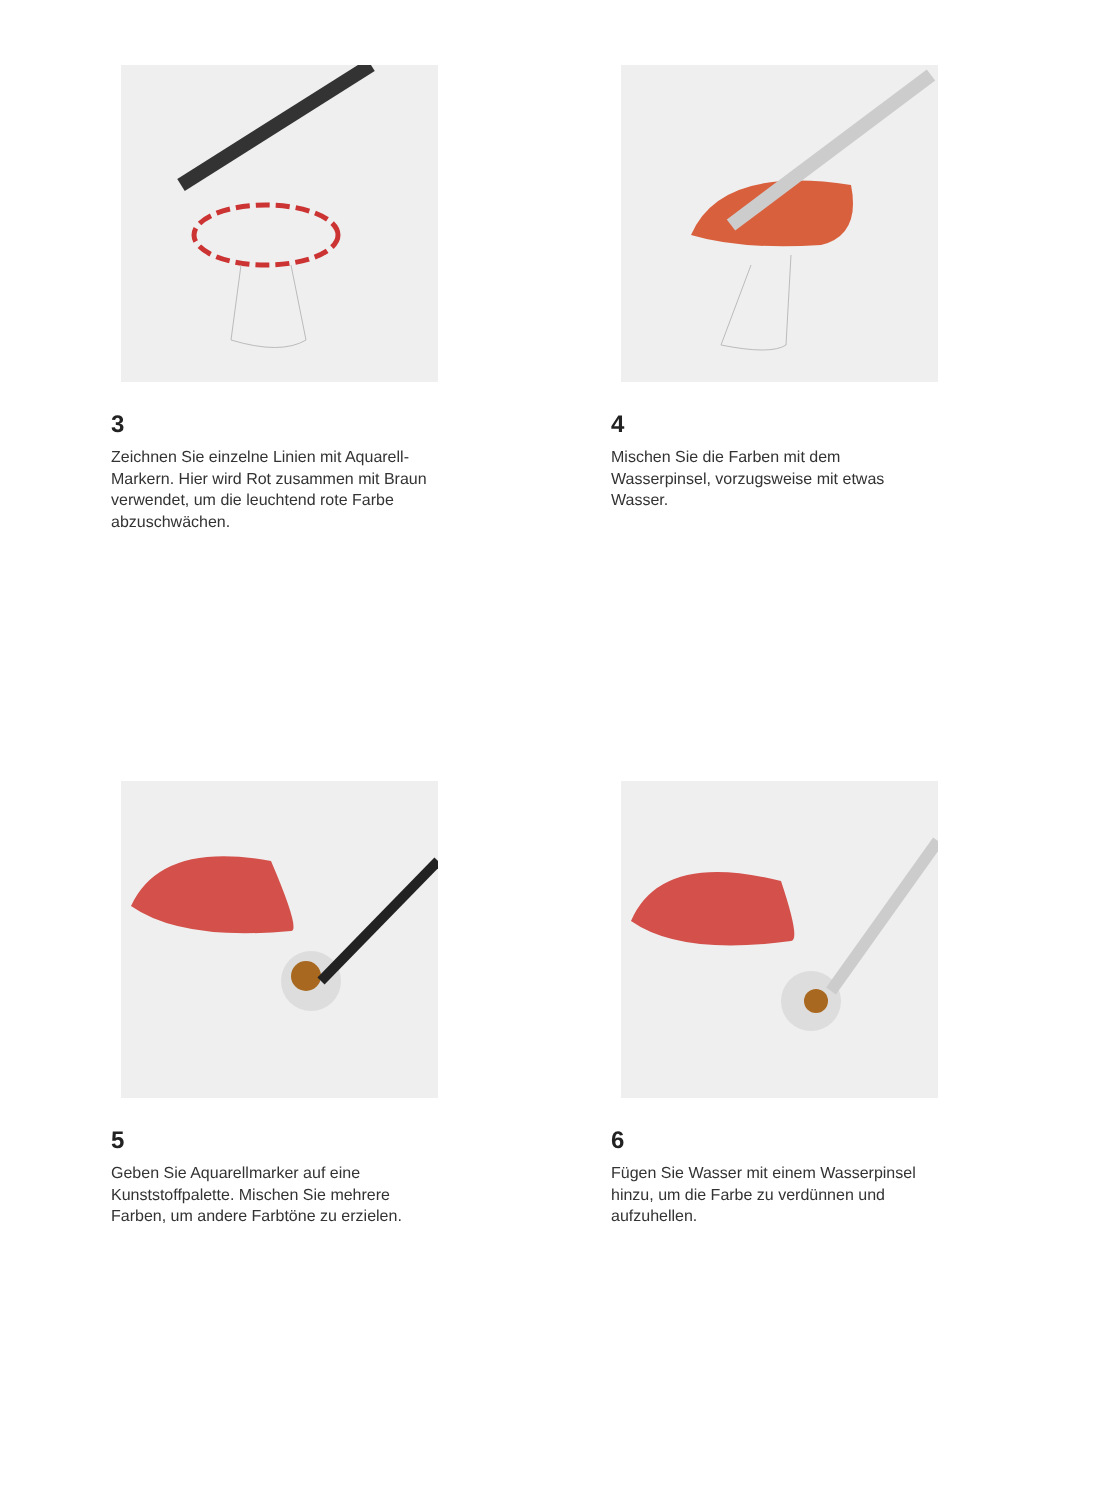3
Zeichnen Sie einzelne Linien mit Aquarell-Markern. Hier wird Rot zusammen mit Braun verwendet, um die leuchtend rote Farbe abzuschwächen.
4
Mischen Sie die Farben mit dem Wasserpinsel, vorzugsweise mit etwas Wasser.
5
Geben Sie Aquarellmarker auf eine Kunststoffpalette. Mischen Sie mehrere Farben, um andere Farbtöne zu erzielen.
6
Fügen Sie Wasser mit einem Wasserpinsel hinzu, um die Farbe zu verdünnen und aufzuhellen.